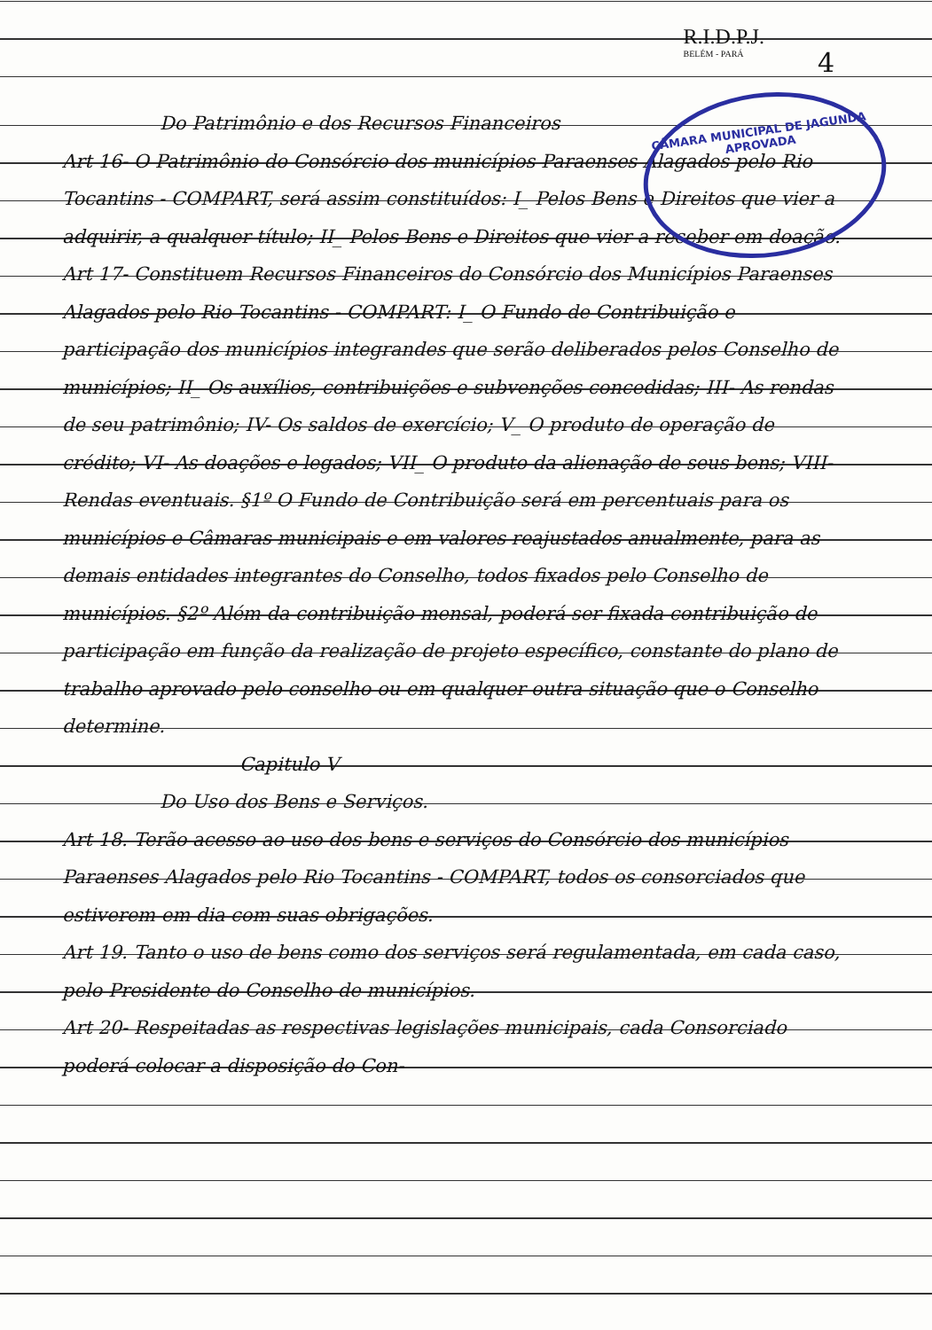R.I.D.P.J.
BELÉM - PARÁ
4
CÂMARA MUNICIPAL DE JAGUNDA
APROVADA
Do Patrimônio e dos Recursos Financeiros
Art 16- O Patrimônio do Consórcio dos municípios Paraenses Alagados pelo Rio Tocantins - COMPART, será assim constituídos: I_ Pelos Bens e Direitos que vier a adquirir, a qualquer título; II_ Pelos Bens e Direitos que vier a receber em doação.
Art 17- Constituem Recursos Financeiros do Consórcio dos Municípios Paraenses Alagados pelo Rio Tocantins - COMPART: I_ O Fundo de Contribuição e participação dos municípios integrandes que serão deliberados pelos Conselho de municípios; II_ Os auxílios, contribuições e subvenções concedidas; III- As rendas de seu patrimônio; IV- Os saldos de exercício; V_ O produto de operação de crédito; VI- As doações e legados; VII_ O produto da alienação de seus bens; VIII- Rendas eventuais. §1º O Fundo de Contribuição será em percentuais para os municípios e Câmaras municipais e em valores reajustados anualmente, para as demais entidades integrantes do Conselho, todos fixados pelo Conselho de municípios. §2º Além da contribuição mensal, poderá ser fixada contribuição de participação em função da realização de projeto específico, constante do plano de trabalho aprovado pelo conselho ou em qualquer outra situação que o Conselho determine.
Capitulo V
Do Uso dos Bens e Serviços.
Art 18. Terão acesso ao uso dos bens e serviços do Consórcio dos municípios Paraenses Alagados pelo Rio Tocantins - COMPART, todos os consorciados que estiverem em dia com suas obrigações.
Art 19. Tanto o uso de bens como dos serviços será regulamentada, em cada caso, pelo Presidente do Conselho de municípios.
Art 20- Respeitadas as respectivas legislações municipais, cada Consorciado poderá colocar a disposição do Con-